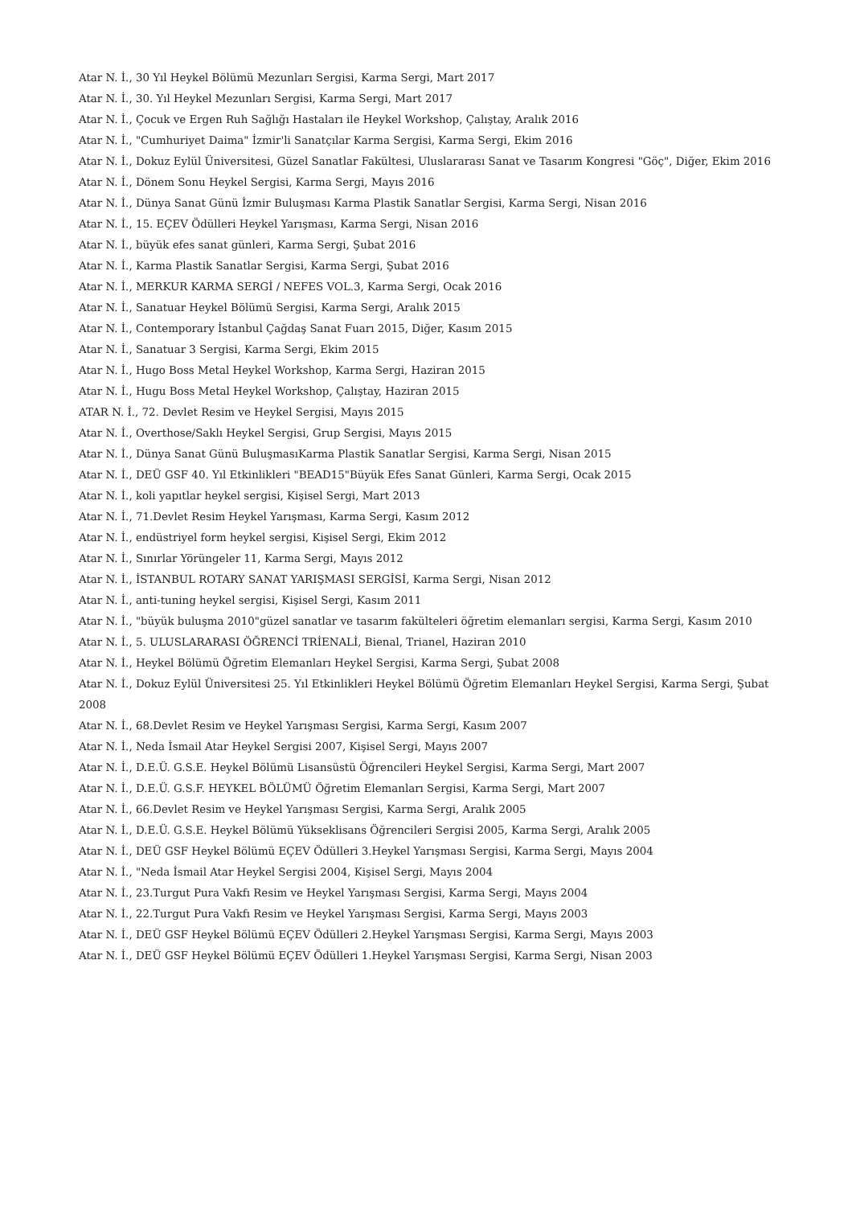Atar N. İ., 30 Yıl Heykel Bölümü Mezunları Sergisi, Karma Sergi, Mart 2017
Atar N. İ., 30. Yıl Heykel Mezunları Sergisi, Karma Sergi, Mart 2017
Atar N. İ., Çocuk ve Ergen Ruh Sağlığı Hastaları ile Heykel Workshop, Çalıştay, Aralık 2016
Atar N. İ., "Cumhuriyet Daima" İzmir'li Sanatçılar Karma Sergisi, Karma Sergi, Ekim 2016
Atar N. İ., Dokuz Eylül Üniversitesi, Güzel Sanatlar Fakültesi, Uluslararası Sanat ve Tasarım Kongresi "Göç", Diğer, Ekim 2016
Atar N. İ., Dönem Sonu Heykel Sergisi, Karma Sergi, Mayıs 2016
Atar N. İ., Dünya Sanat Günü İzmir Buluşması Karma Plastik Sanatlar Sergisi, Karma Sergi, Nisan 2016
Atar N. İ., 15. EÇEV Ödülleri Heykel Yarışması, Karma Sergi, Nisan 2016
Atar N. İ., büyük efes sanat günleri, Karma Sergi, Şubat 2016
Atar N. İ., Karma Plastik Sanatlar Sergisi, Karma Sergi, Şubat 2016
Atar N. İ., MERKUR KARMA SERGİ / NEFES VOL.3, Karma Sergi, Ocak 2016
Atar N. İ., Sanatuar Heykel Bölümü Sergisi, Karma Sergi, Aralık 2015
Atar N. İ., Contemporary İstanbul Çağdaş Sanat Fuarı 2015, Diğer, Kasım 2015
Atar N. İ., Sanatuar 3 Sergisi, Karma Sergi, Ekim 2015
Atar N. İ., Hugo Boss Metal Heykel Workshop, Karma Sergi, Haziran 2015
Atar N. İ., Hugu Boss Metal Heykel Workshop, Çalıştay, Haziran 2015
ATAR N. İ., 72. Devlet Resim ve Heykel Sergisi, Mayıs 2015
Atar N. İ., Overthose/Saklı Heykel Sergisi, Grup Sergisi, Mayıs 2015
Atar N. İ., Dünya Sanat Günü BuluşmasıKarma Plastik Sanatlar Sergisi, Karma Sergi, Nisan 2015
Atar N. İ., DEÜ GSF 40. Yıl Etkinlikleri "BEAD15"Büyük Efes Sanat Günleri, Karma Sergi, Ocak 2015
Atar N. İ., koli yapıtlar heykel sergisi, Kişisel Sergi, Mart 2013
Atar N. İ., 71.Devlet Resim Heykel Yarışması, Karma Sergi, Kasım 2012
Atar N. İ., endüstriyel form heykel sergisi, Kişisel Sergi, Ekim 2012
Atar N. İ., Sınırlar Yörüngeler 11, Karma Sergi, Mayıs 2012
Atar N. İ., İSTANBUL ROTARY SANAT YARIŞMASI SERGİSİ, Karma Sergi, Nisan 2012
Atar N. İ., anti-tuning heykel sergisi, Kişisel Sergi, Kasım 2011
Atar N. İ., "büyük buluşma 2010"güzel sanatlar ve tasarım fakülteleri öğretim elemanları sergisi, Karma Sergi, Kasım 2010
Atar N. İ., 5. ULUSLARARASI ÖĞRENCİ TRİENALİ, Bienal, Trianel, Haziran 2010
Atar N. İ., Heykel Bölümü Öğretim Elemanları Heykel Sergisi, Karma Sergi, Şubat 2008
Atar N. İ., Dokuz Eylül Üniversitesi 25. Yıl Etkinlikleri Heykel Bölümü Öğretim Elemanları Heykel Sergisi, Karma Sergi, Şubat 2008
Atar N. İ., 68.Devlet Resim ve Heykel Yarışması Sergisi, Karma Sergi, Kasım 2007
Atar N. İ., Neda İsmail Atar Heykel Sergisi 2007, Kişisel Sergi, Mayıs 2007
Atar N. İ., D.E.Ü. G.S.E. Heykel Bölümü Lisansüstü Öğrencileri Heykel Sergisi, Karma Sergi, Mart 2007
Atar N. İ., D.E.Ü. G.S.F. HEYKEL BÖLÜMÜ Öğretim Elemanları Sergisi, Karma Sergi, Mart 2007
Atar N. İ., 66.Devlet Resim ve Heykel Yarışması Sergisi, Karma Sergi, Aralık 2005
Atar N. İ., D.E.Ü. G.S.E. Heykel Bölümü Yükseklisans Öğrencileri Sergisi 2005, Karma Sergi, Aralık 2005
Atar N. İ., DEÜ GSF Heykel Bölümü EÇEV Ödülleri 3.Heykel Yarışması Sergisi, Karma Sergi, Mayıs 2004
Atar N. İ., "Neda İsmail Atar Heykel Sergisi 2004, Kişisel Sergi, Mayıs 2004
Atar N. İ., 23.Turgut Pura Vakfı Resim ve Heykel Yarışması Sergisi, Karma Sergi, Mayıs 2004
Atar N. İ., 22.Turgut Pura Vakfı Resim ve Heykel Yarışması Sergisi, Karma Sergi, Mayıs 2003
Atar N. İ., DEÜ GSF Heykel Bölümü EÇEV Ödülleri 2.Heykel Yarışması Sergisi, Karma Sergi, Mayıs 2003
Atar N. İ., DEÜ GSF Heykel Bölümü EÇEV Ödülleri 1.Heykel Yarışması Sergisi, Karma Sergi, Nisan 2003